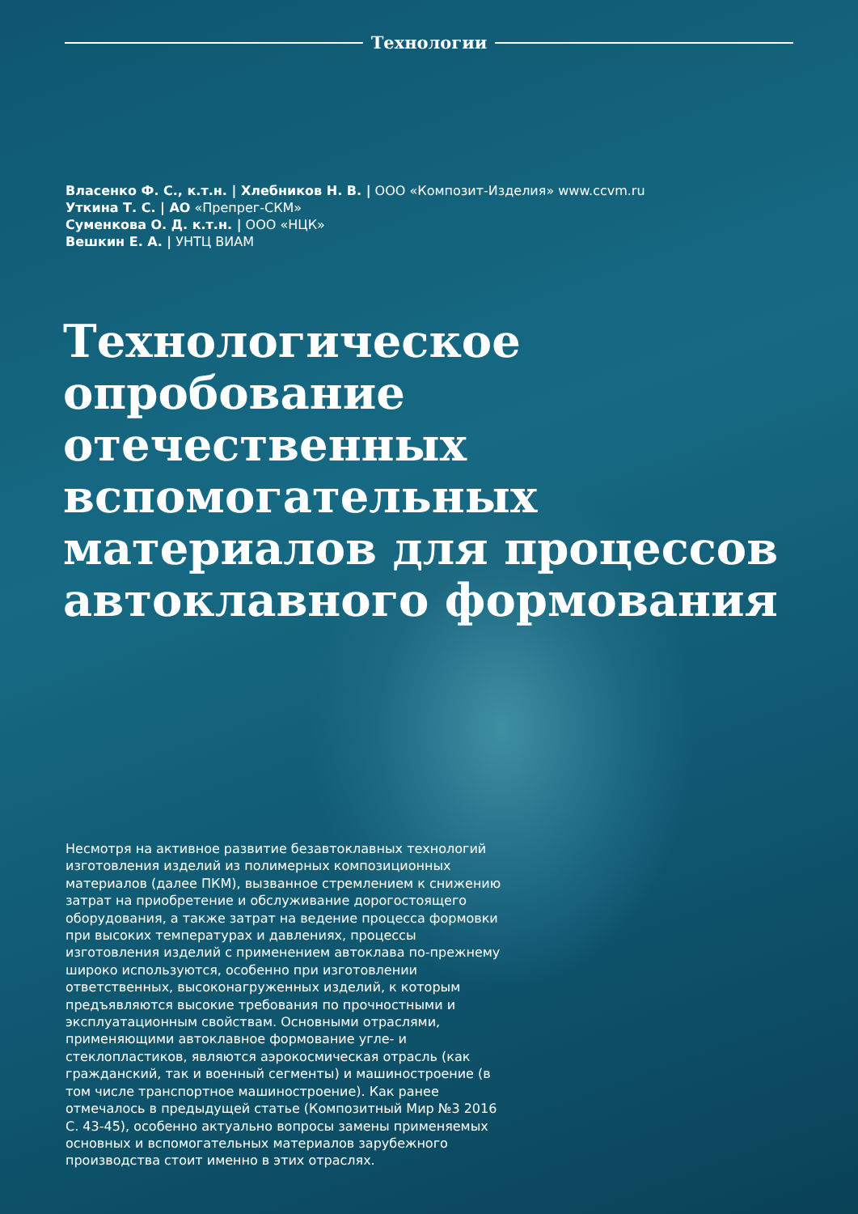Технологии
Власенко Ф. С., к.т.н. | Хлебников Н. В. | ООО «Композит-Изделия» www.ccvm.ru
Уткина Т. С. | АО «Препрег-СКМ»
Суменкова О. Д. к.т.н. | ООО «НЦК»
Вешкин Е. А. | УНТЦ ВИАМ
Технологическое
опробование
отечественных
вспомогательных
материалов для процессов
автоклавного формования
Несмотря на активное развитие безавтоклавных технологий изготовления изделий из полимерных композиционных материалов (далее ПКМ), вызванное стремлением к снижению затрат на приобретение и обслуживание дорогостоящего оборудования, а также затрат на ведение процесса формовки при высоких температурах и давлениях, процессы изготовления изделий с применением автоклава по-прежнему широко используются, особенно при изготовлении ответственных, высоконагруженных изделий, к которым предъявляются высокие требования по прочностными и эксплуатационным свойствам. Основными отраслями, применяющими автоклавное формование угле- и стеклопластиков, являются аэрокосмическая отрасль (как гражданский, так и военный сегменты) и машиностроение (в том числе транспортное машиностроение). Как ранее отмечалось в предыдущей статье (Композитный Мир №3 2016 С. 43-45), особенно актуально вопросы замены применяемых основных и вспомогательных материалов зарубежного производства стоит именно в этих отраслях.